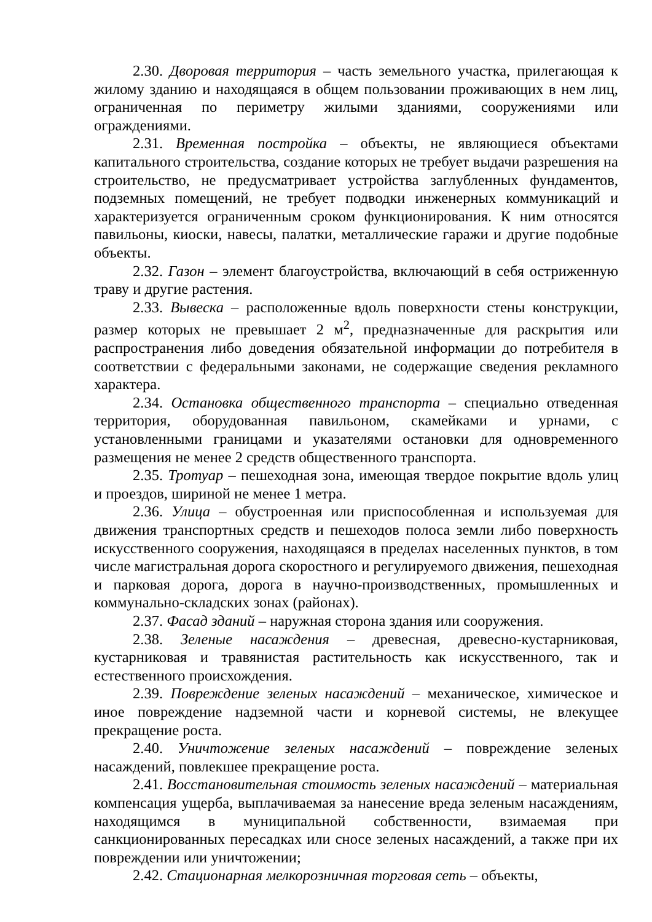2.30. Дворовая территория – часть земельного участка, прилегающая к жилому зданию и находящаяся в общем пользовании проживающих в нем лиц, ограниченная по периметру жилыми зданиями, сооружениями или ограждениями.
2.31. Временная постройка – объекты, не являющиеся объектами капитального строительства, создание которых не требует выдачи разрешения на строительство, не предусматривает устройства заглубленных фундаментов, подземных помещений, не требует подводки инженерных коммуникаций и характеризуется ограниченным сроком функционирования. К ним относятся павильоны, киоски, навесы, палатки, металлические гаражи и другие подобные объекты.
2.32. Газон – элемент благоустройства, включающий в себя остриженную траву и другие растения.
2.33. Вывеска – расположенные вдоль поверхности стены конструкции, размер которых не превышает 2 м<sup>2</sup>, предназначенные для раскрытия или распространения либо доведения обязательной информации до потребителя в соответствии с федеральными законами, не содержащие сведения рекламного характера.
2.34. Остановка общественного транспорта – специально отведенная территория, оборудованная павильоном, скамейками и урнами, с установленными границами и указателями остановки для одновременного размещения не менее 2 средств общественного транспорта.
2.35. Тротуар – пешеходная зона, имеющая твердое покрытие вдоль улиц и проездов, шириной не менее 1 метра.
2.36. Улица – обустроенная или приспособленная и используемая для движения транспортных средств и пешеходов полоса земли либо поверхность искусственного сооружения, находящаяся в пределах населенных пунктов, в том числе магистральная дорога скоростного и регулируемого движения, пешеходная и парковая дорога, дорога в научно-производственных, промышленных и коммунально-складских зонах (районах).
2.37. Фасад зданий – наружная сторона здания или сооружения.
2.38. Зеленые насаждения – древесная, древесно-кустарниковая, кустарниковая и травянистая растительность как искусственного, так и естественного происхождения.
2.39. Повреждение зеленых насаждений – механическое, химическое и иное повреждение надземной части и корневой системы, не влекущее прекращение роста.
2.40. Уничтожение зеленых насаждений – повреждение зеленых насаждений, повлекшее прекращение роста.
2.41. Восстановительная стоимость зеленых насаждений – материальная компенсация ущерба, выплачиваемая за нанесение вреда зеленым насаждениям, находящимся в муниципальной собственности, взимаемая при санкционированных пересадках или сносе зеленых насаждений, а также при их повреждении или уничтожении;
2.42. Стационарная мелкорозничная торговая сеть – объекты,